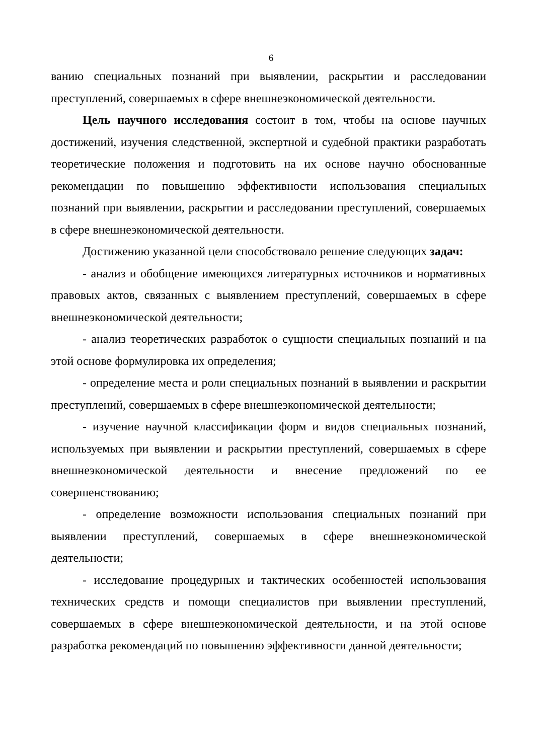6
ванию специальных познаний при выявлении, раскрытии и расследовании преступлений, совершаемых в сфере внешнеэкономической деятельности.
Цель научного исследования состоит в том, чтобы на основе научных достижений, изучения следственной, экспертной и судебной практики разработать теоретические положения и подготовить на их основе научно обоснованные рекомендации по повышению эффективности использования специальных познаний при выявлении, раскрытии и расследовании преступлений, совершаемых в сфере внешнеэкономической деятельности.
Достижению указанной цели способствовало решение следующих задач:
- анализ и обобщение имеющихся литературных источников и нормативных правовых актов, связанных с выявлением преступлений, совершаемых в сфере внешнеэкономической деятельности;
- анализ теоретических разработок о сущности специальных познаний и на этой основе формулировка их определения;
- определение места и роли специальных познаний в выявлении и раскрытии преступлений, совершаемых в сфере внешнеэкономической деятельности;
- изучение научной классификации форм и видов специальных познаний, используемых при выявлении и раскрытии преступлений, совершаемых в сфере внешнеэкономической деятельности и внесение предложений по ее совершенствованию;
- определение возможности использования специальных познаний при выявлении преступлений, совершаемых в сфере внешнеэкономической деятельности;
- исследование процедурных и тактических особенностей использования технических средств и помощи специалистов при выявлении преступлений, совершаемых в сфере внешнеэкономической деятельности, и на этой основе разработка рекомендаций по повышению эффективности данной деятельности;